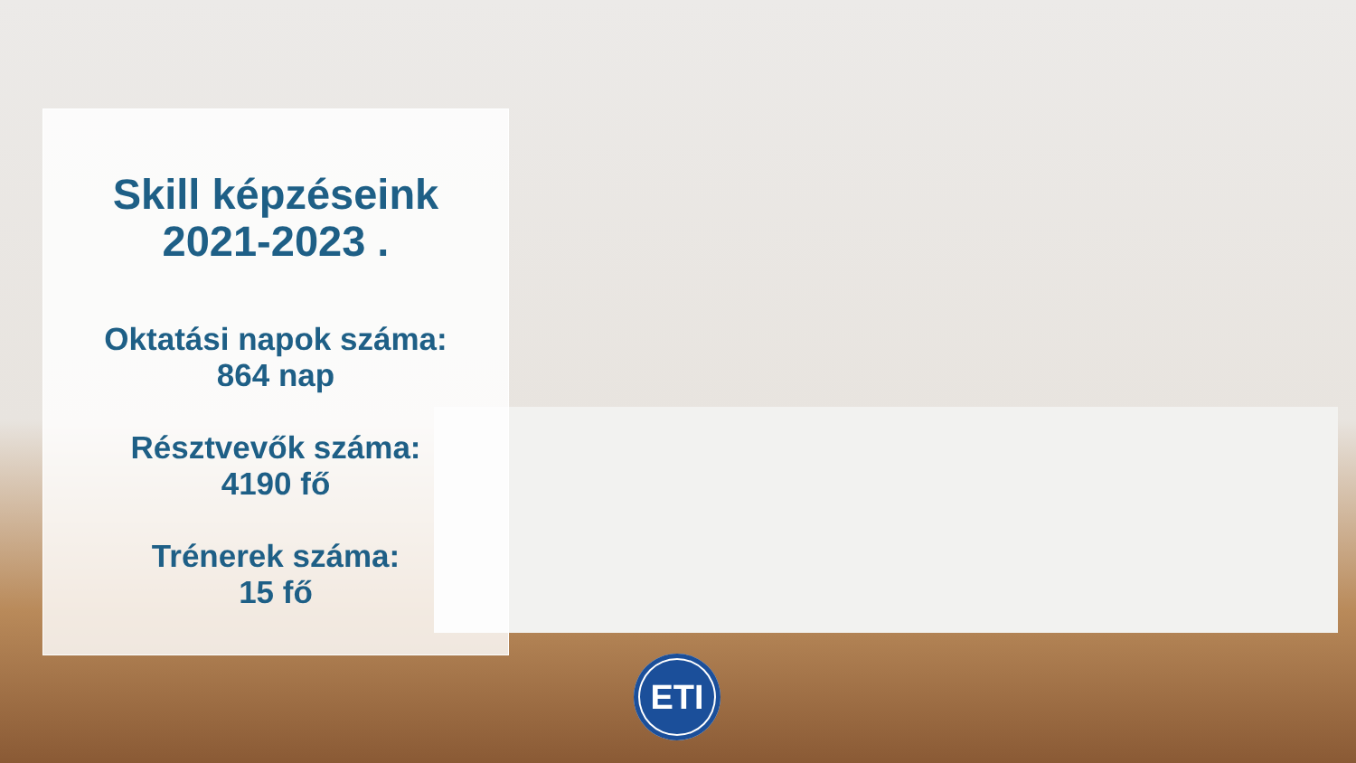Skill képzéseink
2021-2023 .
Oktatási napok száma:
864 nap
Résztvevők száma:
4190 fő
Trénerek száma:
15 fő
ETI